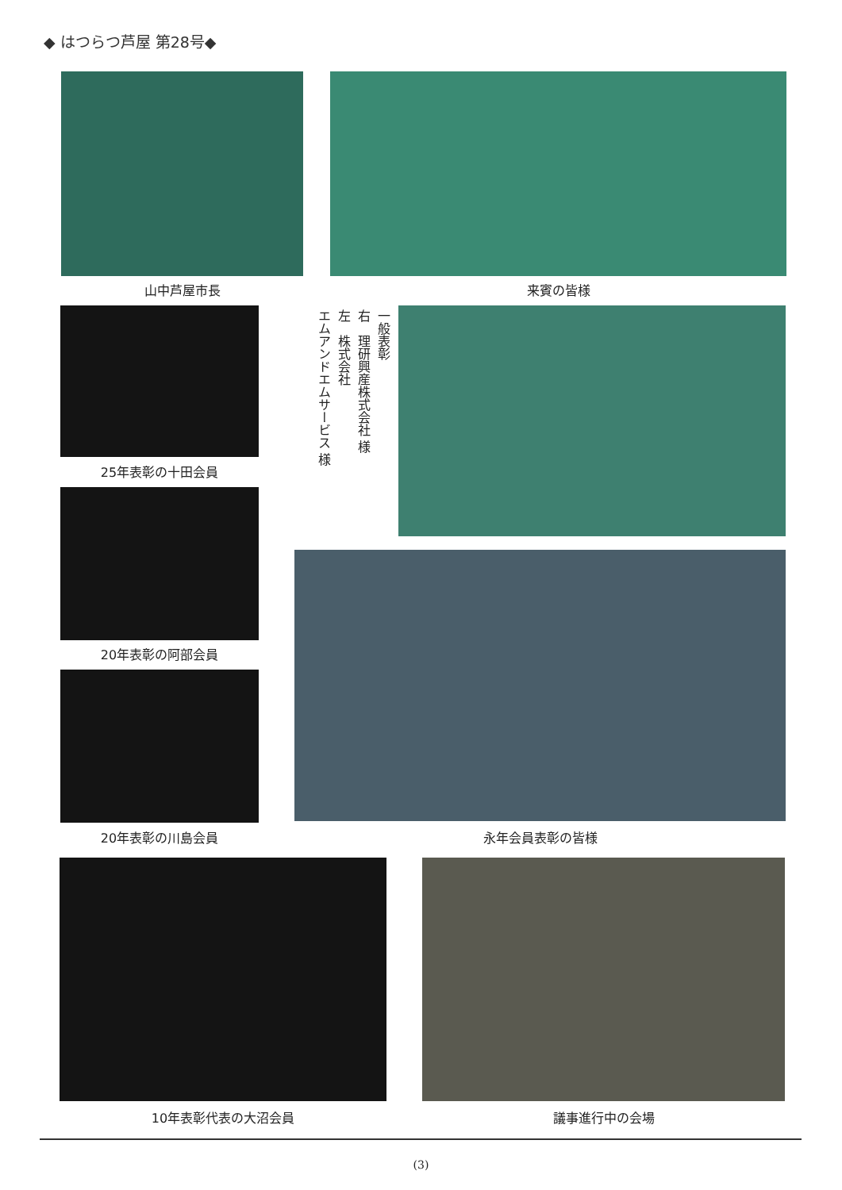◆ はつらつ芦屋 第28号◆
山中芦屋市長 来賓の皆様
25年表彰の十田会員
一般表彰
右　理研興産株式会社 様
左　株式会社
エムアンドエムサービス 様
20年表彰の阿部会員
20年表彰の川島会員 永年会員表彰の皆様
10年表彰代表の大沼会員 議事進行中の会場
(3)